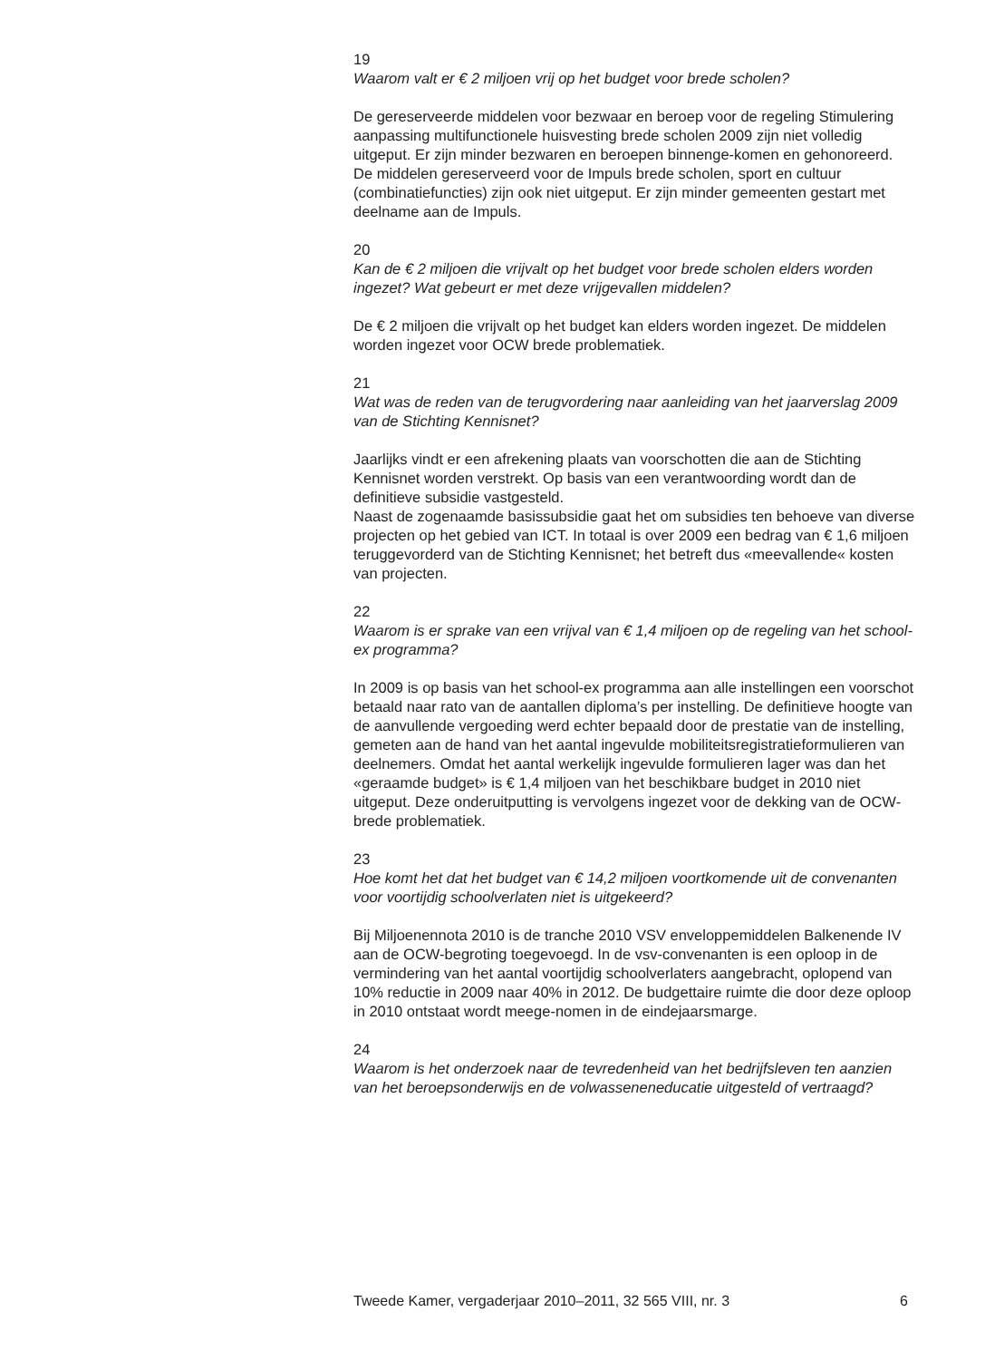19
Waarom valt er € 2 miljoen vrij op het budget voor brede scholen?
De gereserveerde middelen voor bezwaar en beroep voor de regeling Stimulering aanpassing multifunctionele huisvesting brede scholen 2009 zijn niet volledig uitgeput. Er zijn minder bezwaren en beroepen binnenge-komen en gehonoreerd.
De middelen gereserveerd voor de Impuls brede scholen, sport en cultuur (combinatiefuncties) zijn ook niet uitgeput. Er zijn minder gemeenten gestart met deelname aan de Impuls.
20
Kan de € 2 miljoen die vrijvalt op het budget voor brede scholen elders worden ingezet? Wat gebeurt er met deze vrijgevallen middelen?
De € 2 miljoen die vrijvalt op het budget kan elders worden ingezet. De middelen worden ingezet voor OCW brede problematiek.
21
Wat was de reden van de terugvordering naar aanleiding van het jaarverslag 2009 van de Stichting Kennisnet?
Jaarlijks vindt er een afrekening plaats van voorschotten die aan de Stichting Kennisnet worden verstrekt. Op basis van een verantwoording wordt dan de definitieve subsidie vastgesteld.
Naast de zogenaamde basissubsidie gaat het om subsidies ten behoeve van diverse projecten op het gebied van ICT. In totaal is over 2009 een bedrag van € 1,6 miljoen teruggevorderd van de Stichting Kennisnet; het betreft dus «meevallende« kosten van projecten.
22
Waarom is er sprake van een vrijval van € 1,4 miljoen op de regeling van het school-ex programma?
In 2009 is op basis van het school-ex programma aan alle instellingen een voorschot betaald naar rato van de aantallen diploma’s per instelling. De definitieve hoogte van de aanvullende vergoeding werd echter bepaald door de prestatie van de instelling, gemeten aan de hand van het aantal ingevulde mobiliteitsregistratieformulieren van deelnemers. Omdat het aantal werkelijk ingevulde formulieren lager was dan het «geraamde budget» is € 1,4 miljoen van het beschikbare budget in 2010 niet uitgeput. Deze onderuitputting is vervolgens ingezet voor de dekking van de OCW-brede problematiek.
23
Hoe komt het dat het budget van € 14,2 miljoen voortkomende uit de convenanten voor voortijdig schoolverlaten niet is uitgekeerd?
Bij Miljoenennota 2010 is de tranche 2010 VSV enveloppemiddelen Balkenende IV aan de OCW-begroting toegevoegd. In de vsv-convenanten is een oploop in de vermindering van het aantal voortijdig schoolverlaters aangebracht, oplopend van 10% reductie in 2009 naar 40% in 2012. De budgettaire ruimte die door deze oploop in 2010 ontstaat wordt meege-nomen in de eindejaarsmarge.
24
Waarom is het onderzoek naar de tevredenheid van het bedrijfsleven ten aanzien van het beroepsonderwijs en de volwasseneneducatie uitgesteld of vertraagd?
Tweede Kamer, vergaderjaar 2010–2011, 32 565 VIII, nr. 3 6